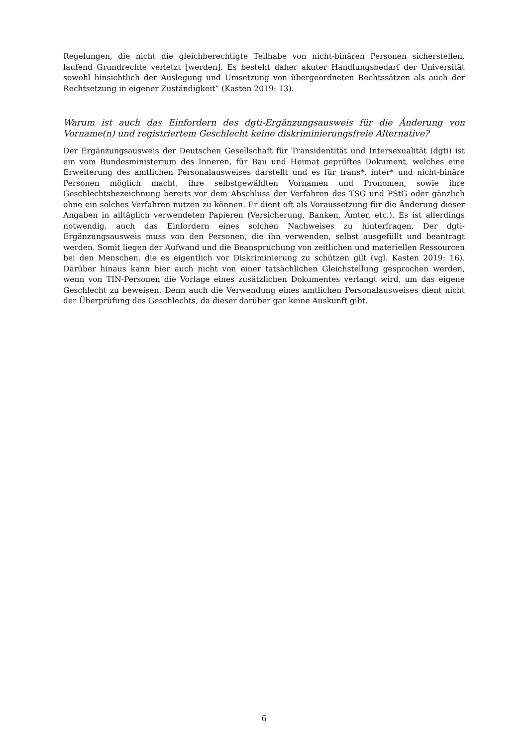Regelungen, die nicht die gleichberechtigte Teilhabe von nicht-binären Personen sicherstellen, laufend Grundrechte verletzt [werden]. Es besteht daher akuter Handlungsbedarf der Universität sowohl hinsichtlich der Auslegung und Umsetzung von übergeordneten Rechtssätzen als auch der Rechtsetzung in eigener Zuständigkeit“ (Kasten 2019: 13).
Warum ist auch das Einfordern des dgti-Ergänzungsausweis für die Änderung von Vorname(n) und registriertem Geschlecht keine diskriminierungsfreie Alternative?
Der Ergänzungsausweis der Deutschen Gesellschaft für Transidentität und Intersexualität (dgti) ist ein vom Bundesministerium des Inneren, für Bau und Heimat geprüftes Dokument, welches eine Erweiterung des amtlichen Personalausweises darstellt und es für trans*, inter* und nicht-binäre Personen möglich macht, ihre selbstgewählten Vornamen und Pronomen, sowie ihre Geschlechtsbezeichnung bereits vor dem Abschluss der Verfahren des TSG und PStG oder gänzlich ohne ein solches Verfahren nutzen zu können. Er dient oft als Voraussetzung für die Änderung dieser Angaben in alltäglich verwendeten Papieren (Versicherung, Banken, Ämter, etc.). Es ist allerdings notwendig, auch das Einfordern eines solchen Nachweises zu hinterfragen. Der dgti-Ergänzungsausweis muss von den Personen, die ihn verwenden, selbst ausgefüllt und beantragt werden. Somit liegen der Aufwand und die Beanspruchung von zeitlichen und materiellen Ressourcen bei den Menschen, die es eigentlich vor Diskriminierung zu schützen gilt (vgl. Kasten 2019: 16). Darüber hinaus kann hier auch nicht von einer tatsächlichen Gleichstellung gesprochen werden, wenn von TIN-Personen die Vorlage eines zusätzlichen Dokumentes verlangt wird, um das eigene Geschlecht zu beweisen. Denn auch die Verwendung eines amtlichen Personalausweises dient nicht der Überprüfung des Geschlechts, da dieser darüber gar keine Auskunft gibt.
6